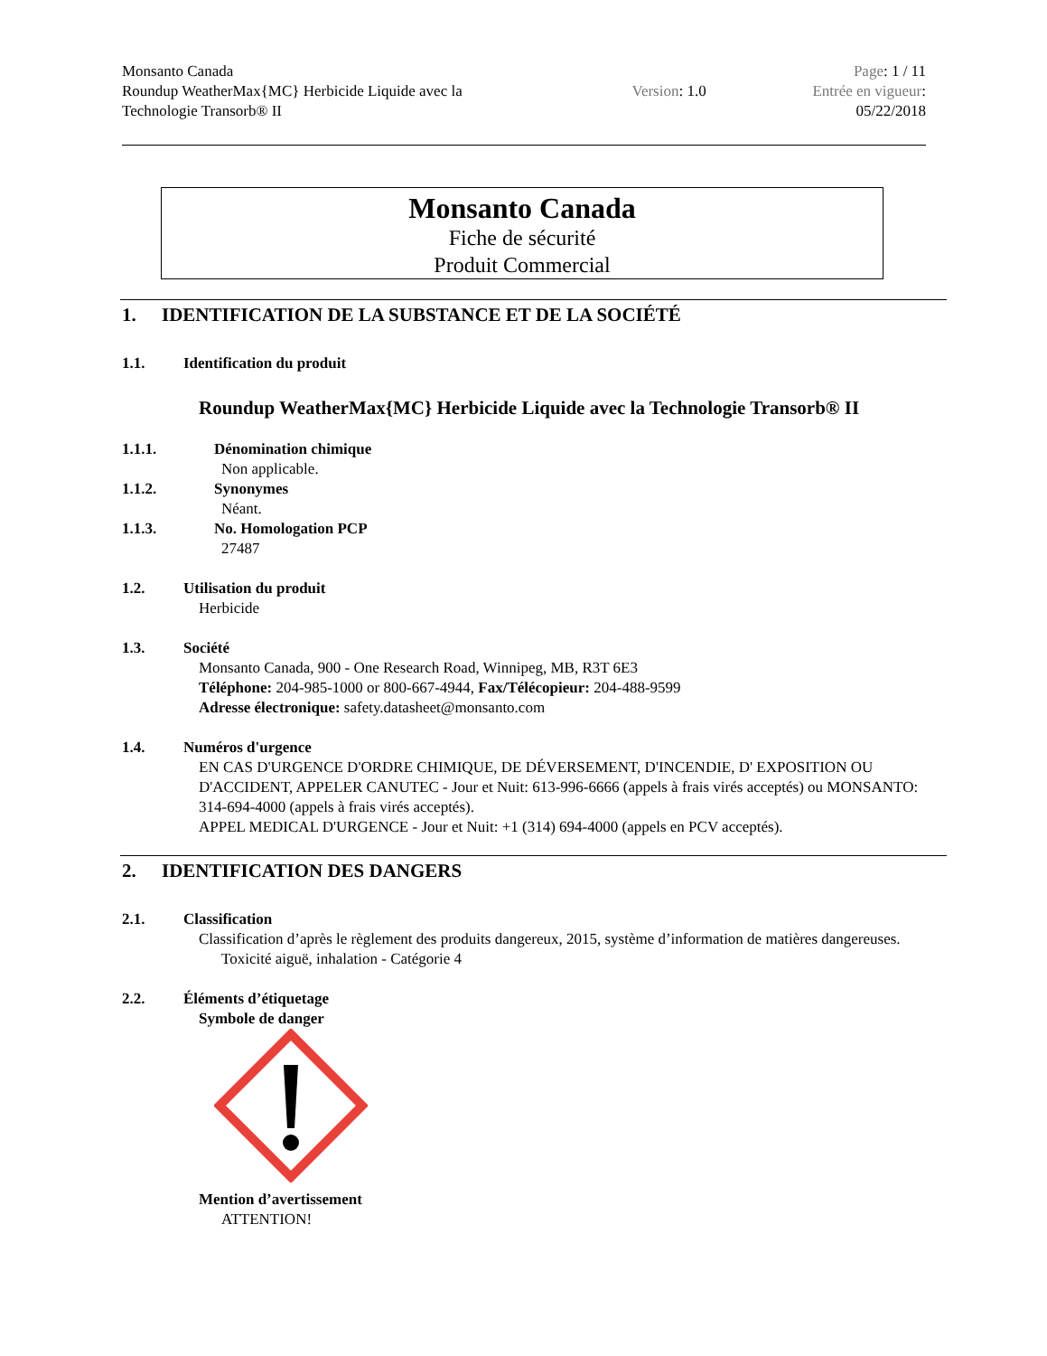Monsanto Canada
Roundup WeatherMax{MC} Herbicide Liquide avec la
Technologie Transorb® II
Version: 1.0
Page: 1 / 11
Entrée en vigueur:
05/22/2018
Monsanto Canada
Fiche de sécurité
Produit Commercial
1. IDENTIFICATION DE LA SUBSTANCE ET DE LA SOCIÉTÉ
1.1. Identification du produit
Roundup WeatherMax{MC} Herbicide Liquide avec la Technologie Transorb® II
1.1.1. Dénomination chimique
Non applicable.
1.1.2. Synonymes
Néant.
1.1.3. No. Homologation PCP
27487
1.2. Utilisation du produit
Herbicide
1.3. Société
Monsanto Canada, 900 - One Research Road, Winnipeg, MB, R3T 6E3
Téléphone: 204-985-1000 or 800-667-4944, Fax/Télécopieur: 204-488-9599
Adresse électronique: safety.datasheet@monsanto.com
1.4. Numéros d'urgence
EN CAS D'URGENCE D'ORDRE CHIMIQUE, DE DÉVERSEMENT, D'INCENDIE, D' EXPOSITION OU D'ACCIDENT, APPELER CANUTEC - Jour et Nuit: 613-996-6666 (appels à frais virés acceptés) ou MONSANTO: 314-694-4000 (appels à frais virés acceptés).
APPEL MEDICAL D'URGENCE - Jour et Nuit: +1 (314) 694-4000 (appels en PCV acceptés).
2. IDENTIFICATION DES DANGERS
2.1. Classification
Classification d’après le règlement des produits dangereux, 2015, système d’information de matières dangereuses.
Toxicité aiguë, inhalation - Catégorie 4
2.2. Éléments d’étiquetage
Symbole de danger
Mention d’avertissement
ATTENTION!